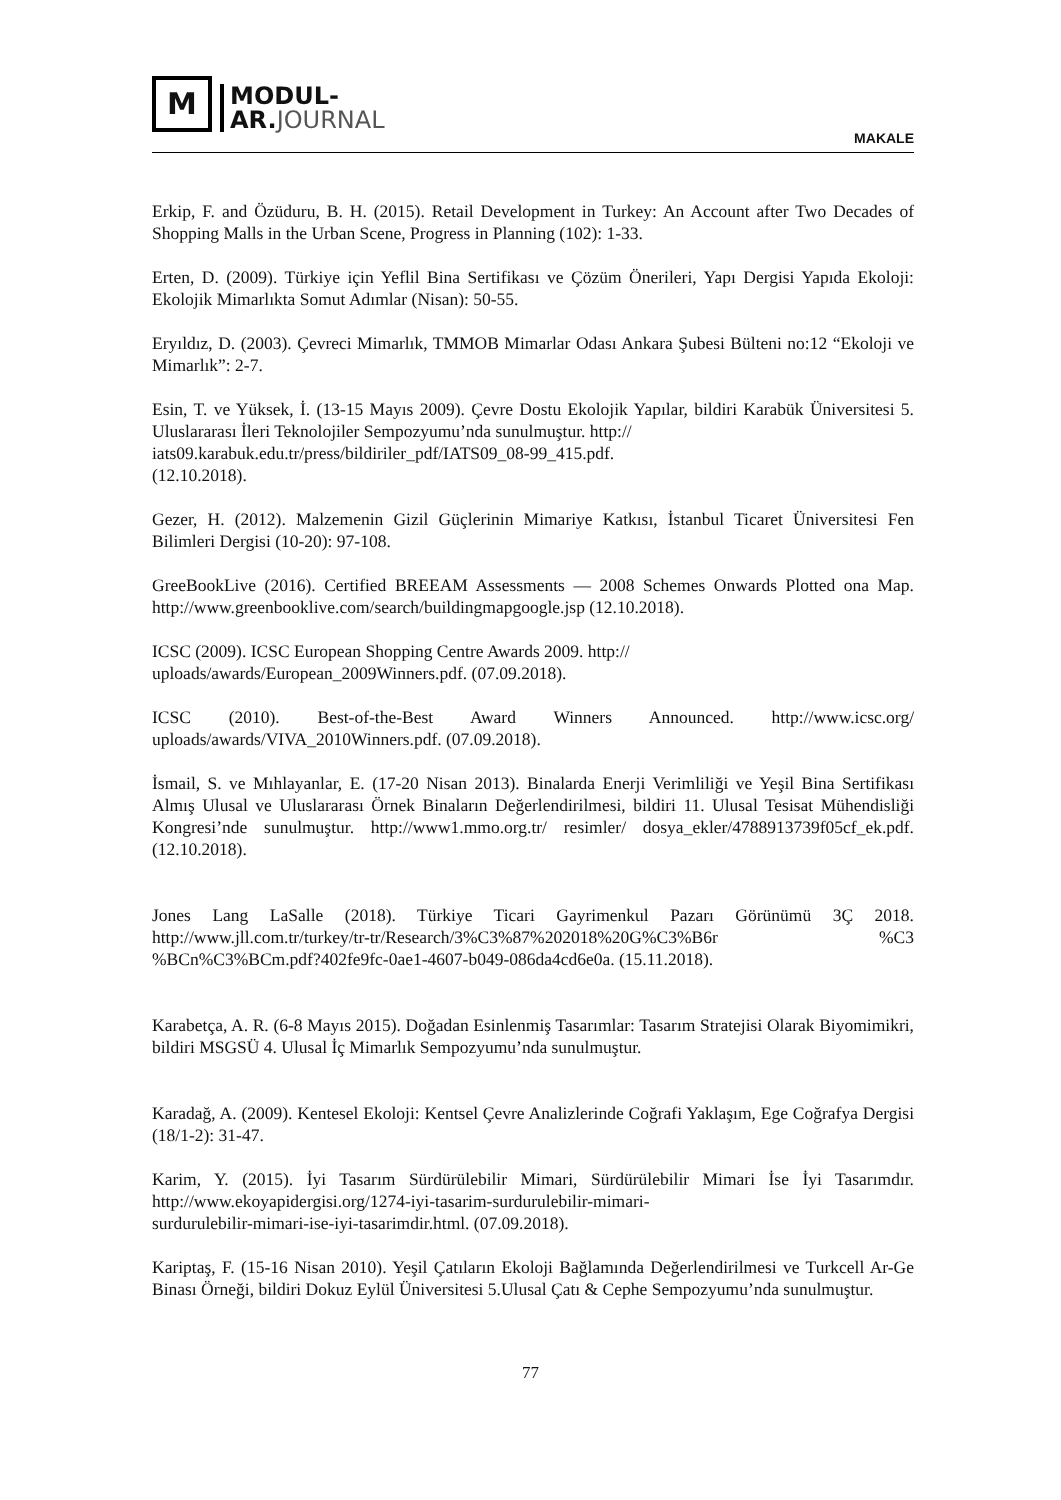M
MODUL-
AR.JOURNAL
MAKALE
Erkip, F. and Özüduru, B. H. (2015). Retail Development in Turkey: An Account after Two Decades of Shopping Malls in the Urban Scene, Progress in Planning (102): 1-33.
Erten, D. (2009). Türkiye için Yeflil Bina Sertifikası ve Çözüm Önerileri, Yapı Dergisi Yapıda Ekoloji: Ekolojik Mimarlıkta Somut Adımlar (Nisan): 50-55.
Eryıldız, D. (2003). Çevreci Mimarlık, TMMOB Mimarlar Odası Ankara Şubesi Bülteni no:12 “Ekoloji ve Mimarlık”: 2-7.
Esin, T. ve Yüksek, İ. (13-15 Mayıs 2009). Çevre Dostu Ekolojik Yapılar, bildiri Karabük Üniversitesi 5. Uluslararası İleri Teknolojiler Sempozyumu’nda sunulmuştur. http://
iats09.karabuk.edu.tr/press/bildiriler_pdf/IATS09_08-99_415.pdf.
(12.10.2018).
Gezer, H. (2012). Malzemenin Gizil Güçlerinin Mimariye Katkısı, İstanbul Ticaret Üniversitesi Fen Bilimleri Dergisi (10-20): 97-108.
GreeBookLive (2016). Certified BREEAM Assessments — 2008 Schemes Onwards Plotted ona Map. http://www.greenbooklive.com/search/buildingmapgoogle.jsp (12.10.2018).
ICSC (2009). ICSC European Shopping Centre Awards 2009. http://
uploads/awards/European_2009Winners.pdf. (07.09.2018).
ICSC (2010). Best-of-the-Best Award Winners Announced. http://www.icsc.org/ uploads/awards/VIVA_2010Winners.pdf. (07.09.2018).
İsmail, S. ve Mıhlayanlar, E. (17-20 Nisan 2013). Binalarda Enerji Verimliliği ve Yeşil Bina Sertifikası Almış Ulusal ve Uluslararası Örnek Binaların Değerlendirilmesi, bildiri 11. Ulusal Tesisat Mühendisliği Kongresi’nde sunulmuştur. http://www1.mmo.org.tr/ resimler/ dosya_ekler/4788913739f05cf_ek.pdf. (12.10.2018).
Jones Lang LaSalle (2018). Türkiye Ticari Gayrimenkul Pazarı Görünümü 3Ç 2018. http://www.jll.com.tr/turkey/tr-tr/Research/3%C3%87%202018%20G%C3%B6r %C3 %BCn%C3%BCm.pdf?402fe9fc-0ae1-4607-b049-086da4cd6e0a. (15.11.2018).
Karabetça, A. R. (6-8 Mayıs 2015). Doğadan Esinlenmiş Tasarımlar: Tasarım Stratejisi Olarak Biyomimikri, bildiri MSGSÜ 4. Ulusal İç Mimarlık Sempozyumu’nda sunulmuştur.
Karadağ, A. (2009). Kentesel Ekoloji: Kentsel Çevre Analizlerinde Coğrafi Yaklaşım, Ege Coğrafya Dergisi (18/1-2): 31-47.
Karim, Y. (2015). İyi Tasarım Sürdürülebilir Mimari, Sürdürülebilir Mimari İse İyi Tasarımdır. http://www.ekoyapidergisi.org/1274-iyi-tasarim-surdurulebilir-mimari-
surdurulebilir-mimari-ise-iyi-tasarimdir.html. (07.09.2018).
Kariptaş, F. (15-16 Nisan 2010). Yeşil Çatıların Ekoloji Bağlamında Değerlendirilmesi ve Turkcell Ar-Ge Binası Örneği, bildiri Dokuz Eylül Üniversitesi 5.Ulusal Çatı & Cephe Sempozyumu’nda sunulmuştur.
77